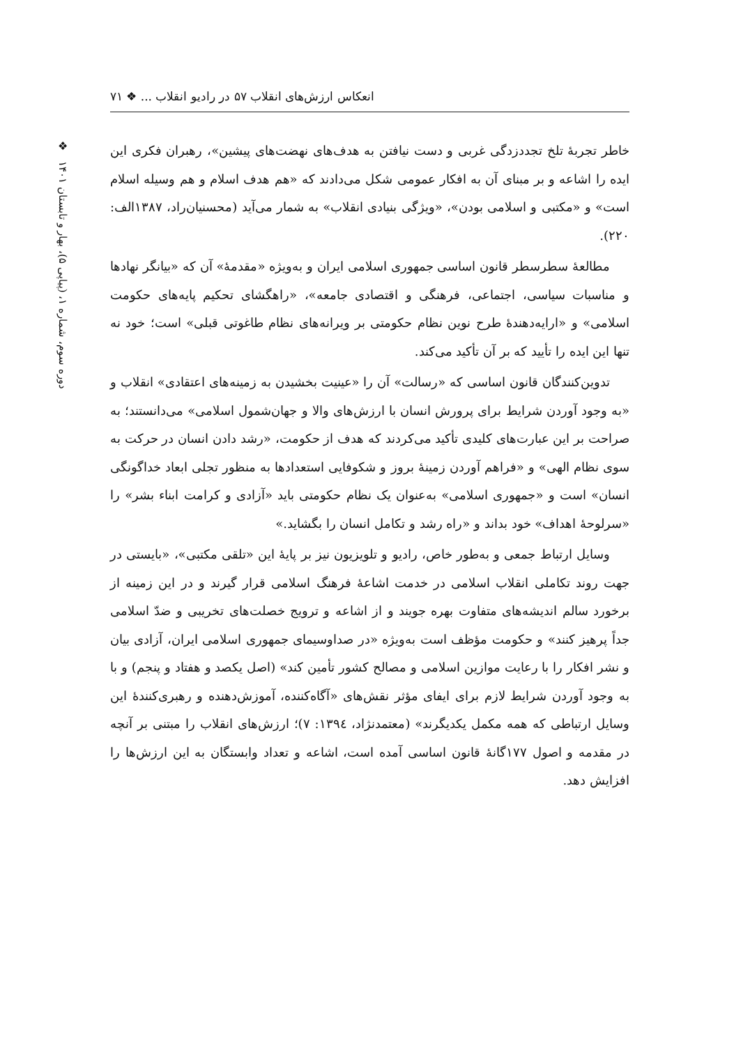انعکاس ارزش‌های انقلاب ۵۷ در رادیو انقلاب ... ❖ ۷۱
❖
دوره سوم، شماره ۱، (پیاپی ۵)، بهار و تابستان ۱۴۰۱
خاطر تجربهٔ تلخ تجددزدگی غربی و دست نیافتن به هدف‌های نهضت‌های پیشین»، رهبران فکری این ایده را اشاعه و بر مبنای آن به افکار عمومی شکل می‌دادند که «هم هدف اسلام و هم وسیله اسلام است» و «مکتبی و اسلامی بودن»، «ویژگی بنیادی انقلاب» به شمار می‌آید (محسنیان‌راد، ۱۳۸۷الف: ۲۲۰).
مطالعهٔ سطرسطر قانون اساسی جمهوری اسلامی ایران و به‌ویژه «مقدمهٔ» آن که «بیانگر نهادها و مناسبات سیاسی، اجتماعی، فرهنگی و اقتصادی جامعه»، «راهگشای تحکیم پایه‌های حکومت اسلامی» و «ارایه‌دهندهٔ طرح نوین نظام حکومتی بر ویرانه‌های نظام طاغوتی قبلی» است؛ خود نه تنها این ایده را تأیید که بر آن تأکید می‌کند.
تدوین‌کنندگان قانون اساسی که «رسالت» آن را «عینیت بخشیدن به زمینه‌های اعتقادی» انقلاب و «به وجود آوردن شرایط برای پرورش انسان با ارزش‌های والا و جهان‌شمول اسلامی» می‌دانستند؛ به صراحت بر این عبارت‌های کلیدی تأکید می‌کردند که هدف از حکومت، «رشد دادن انسان در حرکت به سوی نظام الهی» و «فراهم آوردن زمینهٔ بروز و شکوفایی استعدادها به منظور تجلی ابعاد خداگونگی انسان» است و «جمهوری اسلامی» به‌عنوان یک نظام حکومتی باید «آزادی و کرامت ابناء بشر» را «سرلوحهٔ اهداف» خود بداند و «راه رشد و تکامل انسان را بگشاید.»
وسایل ارتباط جمعی و به‌طور خاص، رادیو و تلویزیون نیز بر پایهٔ این «تلقی مکتبی»، «بایستی در جهت روند تکاملی انقلاب اسلامی در خدمت اشاعهٔ فرهنگ اسلامی قرار گیرند و در این زمینه از برخورد سالم اندیشه‌های متفاوت بهره جویند و از اشاعه و ترویج خصلت‌های تخریبی و ضدّ اسلامی جداً پرهیز کنند» و حکومت مؤظف است به‌ویژه «در صداوسیمای جمهوری اسلامی ایران، آزادی بیان و نشر افکار را با رعایت موازین اسلامی و مصالح کشور تأمین کند» (اصل یکصد و هفتاد و پنجم) و با به وجود آوردن شرایط لازم برای ایفای مؤثر نقش‌های «آگاه‌کننده، آموزش‌دهنده و رهبری‌کنندهٔ این وسایل ارتباطی که همه مکمل یکدیگرند» (معتمدنژاد، ۱۳۹٤: ۷)؛ ارزش‌های انقلاب را مبتنی بر آنچه در مقدمه و اصول ۱۷۷گانهٔ قانون اساسی آمده است، اشاعه و تعداد وابستگان به این ارزش‌ها را افزایش دهد.